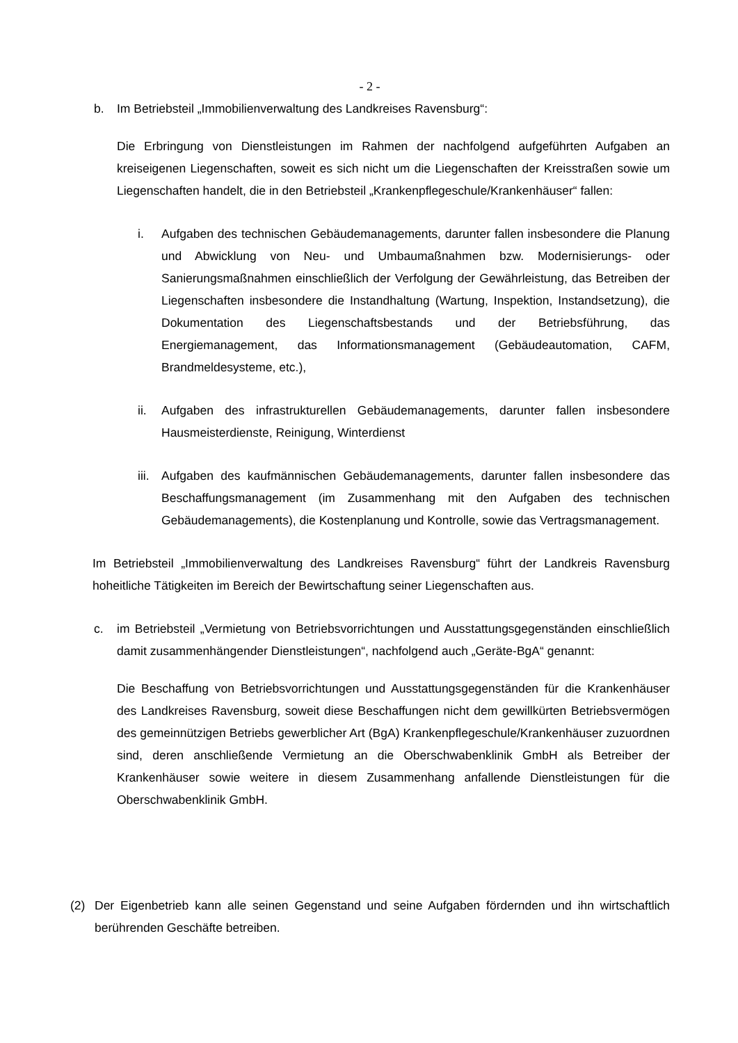- 2 -
b. Im Betriebsteil „Immobilienverwaltung des Landkreises Ravensburg“:
Die Erbringung von Dienstleistungen im Rahmen der nachfolgend aufgeführten Aufgaben an kreiseigenen Liegenschaften, soweit es sich nicht um die Liegenschaften der Kreisstraßen sowie um Liegenschaften handelt, die in den Betriebsteil „Krankenpflegeschule/Krankenhäuser“ fallen:
i. Aufgaben des technischen Gebäudemanagements, darunter fallen insbesondere die Planung und Abwicklung von Neu- und Umbaumaßnahmen bzw. Modernisierungs- oder Sanierungsmaßnahmen einschließlich der Verfolgung der Gewährleistung, das Betreiben der Liegenschaften insbesondere die Instandhaltung (Wartung, Inspektion, Instandsetzung), die Dokumentation des Liegenschaftsbestands und der Betriebsführung, das Energiemanagement, das Informationsmanagement (Gebäudeautomation, CAFM, Brandmeldesysteme, etc.),
ii. Aufgaben des infrastrukturellen Gebäudemanagements, darunter fallen insbesondere Hausmeisterdienste, Reinigung, Winterdienst
iii.
Aufgaben des kaufmännischen Gebäudemanagements, darunter fallen insbesondere das Beschaffungsmanagement (im Zusammenhang mit den Aufgaben des technischen Gebäudemanagements), die Kostenplanung und Kontrolle, sowie das Vertragsmanagement.
Im Betriebsteil „Immobilienverwaltung des Landkreises Ravensburg“ führt der Landkreis Ravensburg hoheitliche Tätigkeiten im Bereich der Bewirtschaftung seiner Liegenschaften aus.
c. im Betriebsteil „Vermietung von Betriebsvorrichtungen und Ausstattungsgegenständen einschließlich damit zusammenhängender Dienstleistungen“, nachfolgend auch „Geräte-BgA“ genannt:
Die Beschaffung von Betriebsvorrichtungen und Ausstattungsgegenständen für die Krankenhäuser des Landkreises Ravensburg, soweit diese Beschaffungen nicht dem gewillkürten Betriebsvermögen des gemeinnützigen Betriebs gewerblicher Art (BgA) Krankenpflegeschule/Krankenhäuser zuzuordnen sind, deren anschließende Vermietung an die Oberschwabenklinik GmbH als Betreiber der Krankenhäuser sowie weitere in diesem Zusammenhang anfallende Dienstleistungen für die Oberschwabenklinik GmbH.
(2) Der Eigenbetrieb kann alle seinen Gegenstand und seine Aufgaben fördernden und ihn wirtschaftlich berührenden Geschäfte betreiben.